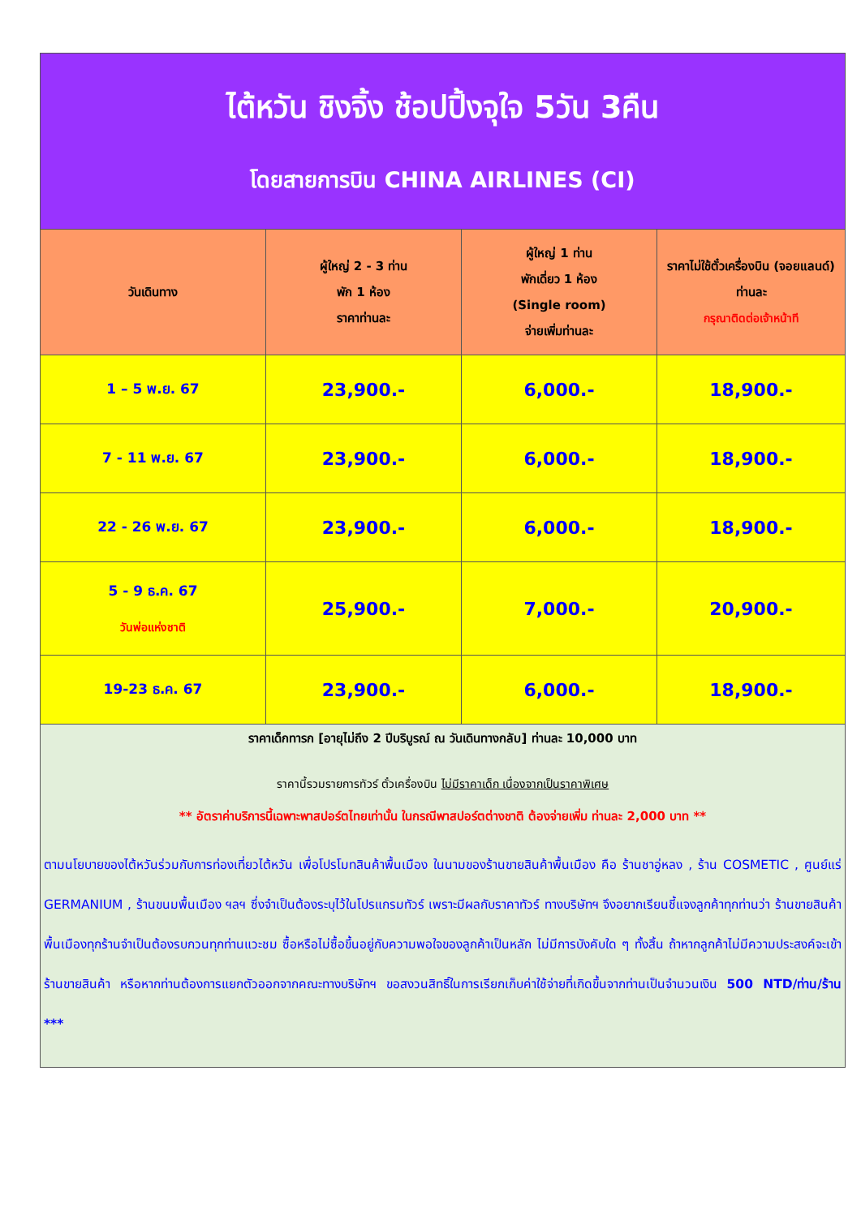| ไต้หวัน ชิงจิ้ง ช้อปปิ้งจุใจ 5วัน 3คืน โดยสายการบิน CHINA AIRLINES (CI) | | | |
| วันเดินทาง | ผู้ใหญ่ 2 - 3 ท่าน พัก 1 ห้อง ราคาท่านละ | ผู้ใหญ่ 1 ท่าน พักเดี่ยว 1 ห้อง (Single room) จ่ายเพิ่มท่านละ | ราคาไม่ใช้ตั๋วเครื่องบิน (จอยแลนด์) ท่านละ กรุณาติดต่อเจ้าหน้าที |
| 1 – 5 พ.ย. 67 | 23,900.- | 6,000.- | 18,900.- |
| 7 - 11 พ.ย. 67 | 23,900.- | 6,000.- | 18,900.- |
| 22 - 26 พ.ย. 67 | 23,900.- | 6,000.- | 18,900.- |
| 5 - 9 ธ.ค. 67 วันพ่อแห่งชาติ | 25,900.- | 7,000.- | 20,900.- |
| 19-23 ธ.ค. 67 | 23,900.- | 6,000.- | 18,900.- |
| ราคาเด็กทารก [อายุไม่ถึง 2 ปีบริบูรณ์ ณ วันเดินทางกลับ] ท่านละ 10,000 บาท ราคานี้รวมรายการทัวร์ ตั๋วเครื่องบิน ไม่มีราคาเด็ก เนื่องจากเป็นราคาพิเศษ ** อัตราค่าบริการนี้เฉพาะพาสปอร์ตไทยเท่านั้น ในกรณีพาสปอร์ตต่างชาติ ต้องจ่ายเพิ่ม ท่านละ 2,000 บาท ** ตามนโยบายของไต้หวันร่วมกับการท่องเที่ยวไต้หวัน เพื่อโปรโมทสินค้าพื้นเมือง ในนามของร้านขายสินค้าพื้นเมือง คือ ร้านชาอู่หลง , ร้าน COSMETIC , ศูนย์แร่ GERMANIUM , ร้านขนมพื้นเมือง ฯลฯ ซึ่งจำเป็นต้องระบุไว้ในโปรแกรมทัวร์ เพราะมีผลกับราคาทัวร์ ทางบริษัทฯ จึงอยากเรียนชี้แจงลูกค้าทุกท่านว่า ร้านขายสินค้าพื้นเมืองทุกร้านจำเป็นต้องรบกวนทุกท่านแวะชม ซื้อหรือไม่ซื้อขึ้นอยู่กับความพอใจของลูกค้าเป็นหลัก ไม่มีการบังคับใด ๆ ทั้งสิ้น ถ้าหากลูกค้าไม่มีความประสงค์จะเข้าร้านขายสินค้า หรือหากท่านต้องการแยกตัวออกจากคณะทางบริษัทฯ ขอสงวนสิทธิ์ในการเรียกเก็บค่าใช้จ่ายที่เกิดขึ้นจากท่านเป็นจำนวนเงิน 500 NTD/ท่าน/ร้าน *** | | | |